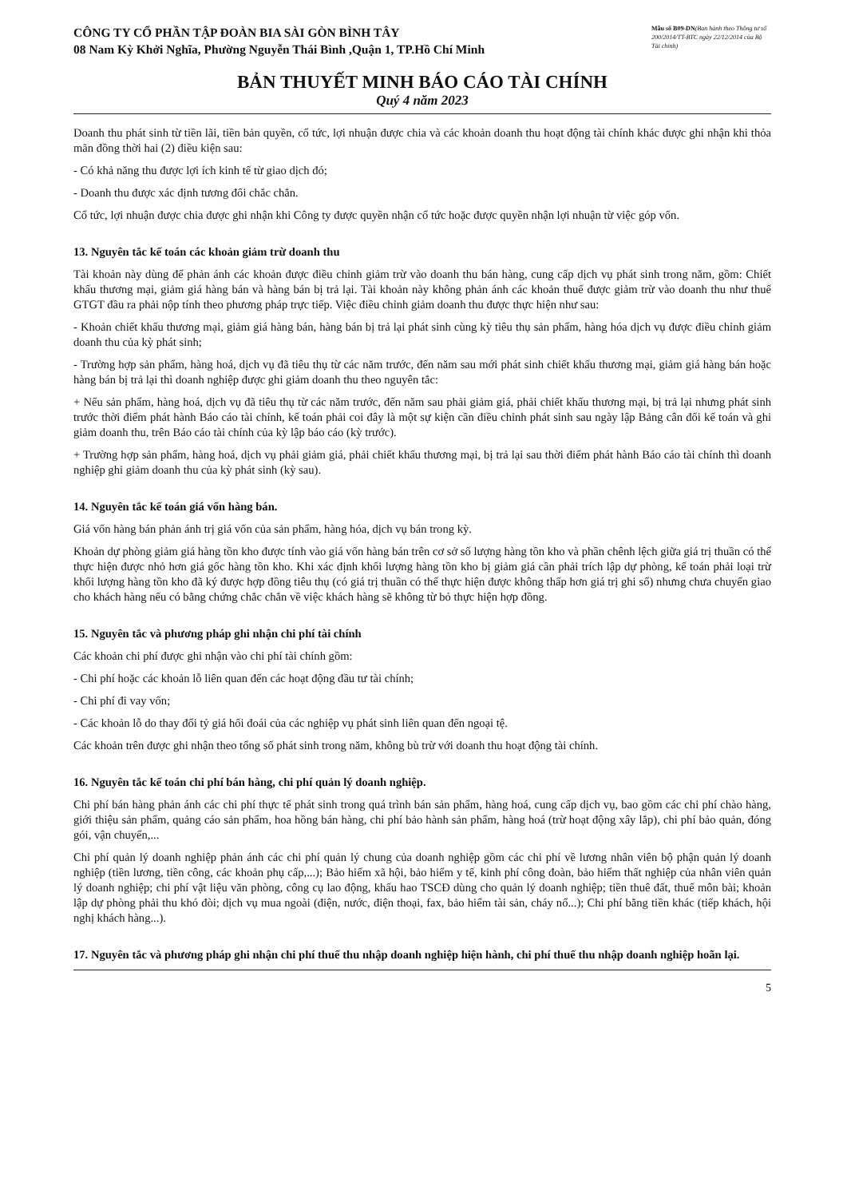CÔNG TY CỔ PHẦN TẬP ĐOÀN BIA SÀI GÒN BÌNH TÂY
08 Nam Kỳ Khởi Nghĩa, Phường Nguyễn Thái Bình ,Quận 1, TP.Hồ Chí Minh
Mẫu số B09-DN(Ban hành theo Thông tư số 200/2014/TT-BTC ngày 22/12/2014 của Bộ Tài chính)
BẢN THUYẾT MINH BÁO CÁO TÀI CHÍNH
Quý 4 năm 2023
Doanh thu phát sinh từ tiền lãi, tiền bản quyền, cổ tức, lợi nhuận được chia và các khoản doanh thu hoạt động tài chính khác được ghi nhận khi thỏa mãn đồng thời hai (2) điều kiện sau:
- Có khả năng thu được lợi ích kinh tế từ giao dịch đó;
- Doanh thu được xác định tương đối chắc chắn.
Cổ tức, lợi nhuận được chia được ghi nhận khi Công ty được quyền nhận cổ tức hoặc được quyền nhận lợi nhuận từ việc góp vốn.
13. Nguyên tắc kế toán các khoản giảm trừ doanh thu
Tài khoản này dùng để phản ánh các khoản được điều chỉnh giảm trừ vào doanh thu bán hàng, cung cấp dịch vụ phát sinh trong năm, gồm: Chiết khấu thương mại, giảm giá hàng bán và hàng bán bị trả lại. Tài khoản này không phản ánh các khoản thuế được giảm trừ vào doanh thu như thuế GTGT đầu ra phải nộp tính theo phương pháp trực tiếp. Việc điều chỉnh giảm doanh thu được thực hiện như sau:
- Khoản chiết khấu thương mại, giảm giá hàng bán, hàng bán bị trả lại phát sinh cùng kỳ tiêu thụ sản phẩm, hàng hóa dịch vụ được điều chỉnh giảm doanh thu của kỳ phát sinh;
- Trường hợp sản phẩm, hàng hoá, dịch vụ đã tiêu thụ từ các năm trước, đến năm sau mới phát sinh chiết khấu thương mại, giảm giá hàng bán hoặc hàng bán bị trả lại thì doanh nghiệp được ghi giảm doanh thu theo nguyên tắc:
+ Nếu sản phẩm, hàng hoá, dịch vụ đã tiêu thụ từ các năm trước, đến năm sau phải giảm giá, phải chiết khấu thương mại, bị trả lại nhưng phát sinh trước thời điểm phát hành Báo cáo tài chính, kế toán phải coi đây là một sự kiện cần điều chỉnh phát sinh sau ngày lập Bảng cân đối kế toán và ghi giảm doanh thu, trên Báo cáo tài chính của kỳ lập báo cáo (kỳ trước).
+ Trường hợp sản phẩm, hàng hoá, dịch vụ phải giảm giá, phải chiết khấu thương mại, bị trả lại sau thời điểm phát hành Báo cáo tài chính thì doanh nghiệp ghi giảm doanh thu của kỳ phát sinh (kỳ sau).
14. Nguyên tắc kế toán giá vốn hàng bán.
Giá vốn hàng bán phản ánh trị giá vốn của sản phẩm, hàng hóa, dịch vụ bán trong kỳ.
Khoản dự phòng giảm giá hàng tồn kho được tính vào giá vốn hàng bán trên cơ sở số lượng hàng tồn kho và phần chênh lệch giữa giá trị thuần có thể thực hiện được nhỏ hơn giá gốc hàng tồn kho. Khi xác định khối lượng hàng tồn kho bị giảm giá cần phải trích lập dự phòng, kế toán phải loại trừ khối lượng hàng tồn kho đã ký được hợp đồng tiêu thụ (có giá trị thuần có thể thực hiện được không thấp hơn giá trị ghi sổ) nhưng chưa chuyển giao cho khách hàng nếu có bằng chứng chắc chắn về việc khách hàng sẽ không từ bỏ thực hiện hợp đồng.
15. Nguyên tắc và phương pháp ghi nhận chi phí tài chính
Các khoản chi phí được ghi nhận vào chi phí tài chính gồm:
- Chi phí hoặc các khoản lỗ liên quan đến các hoạt động đầu tư tài chính;
- Chi phí đi vay vốn;
- Các khoản lỗ do thay đổi tỷ giá hối đoái của các nghiệp vụ phát sinh liên quan đến ngoại tệ.
Các khoản trên được ghi nhận theo tổng số phát sinh trong năm, không bù trừ với doanh thu hoạt động tài chính.
16. Nguyên tắc kế toán chi phí bán hàng, chi phí quản lý doanh nghiệp.
Chi phí bán hàng phản ánh các chi phí thực tế phát sinh trong quá trình bán sản phẩm, hàng hoá, cung cấp dịch vụ, bao gồm các chi phí chào hàng, giới thiệu sản phẩm, quảng cáo sản phẩm, hoa hồng bán hàng, chi phí bảo hành sản phẩm, hàng hoá (trừ hoạt động xây lắp), chi phí bảo quản, đóng gói, vận chuyển,...
Chi phí quản lý doanh nghiệp phản ánh các chi phí quản lý chung của doanh nghiệp gồm các chi phí về lương nhân viên bộ phận quản lý doanh nghiệp (tiền lương, tiền công, các khoản phụ cấp,...); Bảo hiểm xã hội, bảo hiểm y tế, kinh phí công đoàn, bảo hiểm thất nghiệp của nhân viên quản lý doanh nghiệp; chi phí vật liệu văn phòng, công cụ lao động, khấu hao TSCĐ dùng cho quản lý doanh nghiệp; tiền thuê đất, thuế môn bài; khoản lập dự phòng phải thu khó đòi; dịch vụ mua ngoài (điện, nước, điện thoại, fax, bảo hiểm tài sản, cháy nổ...); Chi phí bằng tiền khác (tiếp khách, hội nghị khách hàng...).
17. Nguyên tắc và phương pháp ghi nhận chi phí thuế thu nhập doanh nghiệp hiện hành, chi phí thuế thu nhập doanh nghiệp hoãn lại.
5